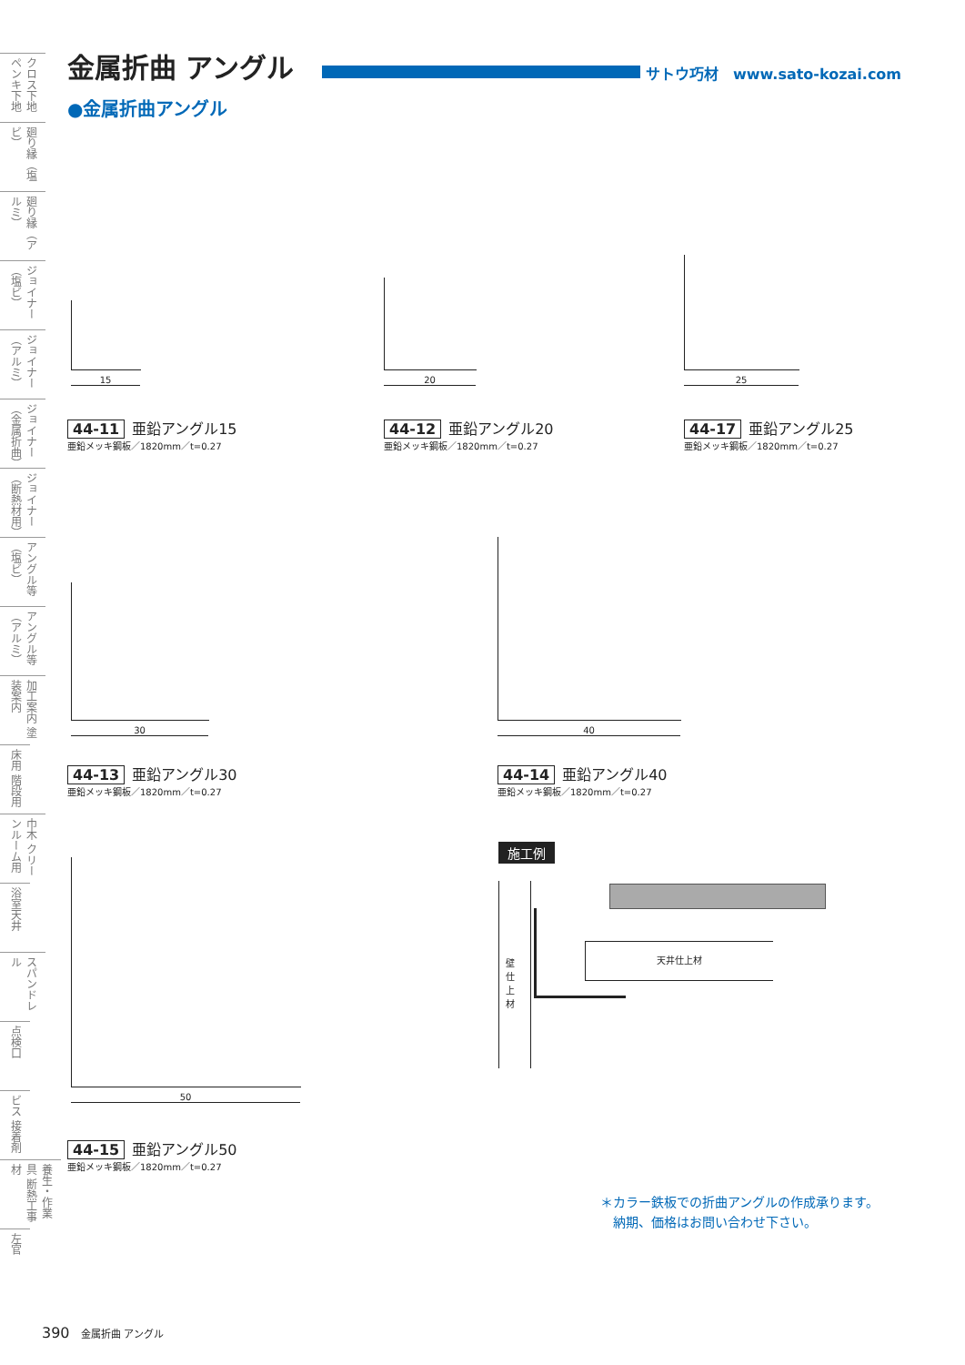クロス下地 ペンキ下地
廻り縁（塩ビ）
廻り縁（アルミ）
ジョイナー（塩ビ）
ジョイナー（アルミ）
ジョイナー（金属折曲）
ジョイナー（断熱材用）
アングル等（塩ビ）
アングル等（アルミ）
加工案内 塗装案内
床用 階段用
巾木 クリーンルーム用
浴室天井
スパンドレル
点検口
ビス 接着剤
養生・作業具 断熱工事材
左官
金属折曲 アングル
サトウ巧材　www.sato-kozai.com
●金属折曲アングル
15
44-11 亜鉛アングル15
亜鉛メッキ鋼板／1820mm／t=0.27
20
44-12 亜鉛アングル20
亜鉛メッキ鋼板／1820mm／t=0.27
25
44-17 亜鉛アングル25
亜鉛メッキ鋼板／1820mm／t=0.27
30
44-13 亜鉛アングル30
亜鉛メッキ鋼板／1820mm／t=0.27
40
44-14 亜鉛アングル40
亜鉛メッキ鋼板／1820mm／t=0.27
50
44-15 亜鉛アングル50
亜鉛メッキ鋼板／1820mm／t=0.27
施工例
壁仕上材
天井仕上材
＊カラー鉄板での折曲アングルの作成承ります。
　納期、価格はお問い合わせ下さい。
390 金属折曲 アングル